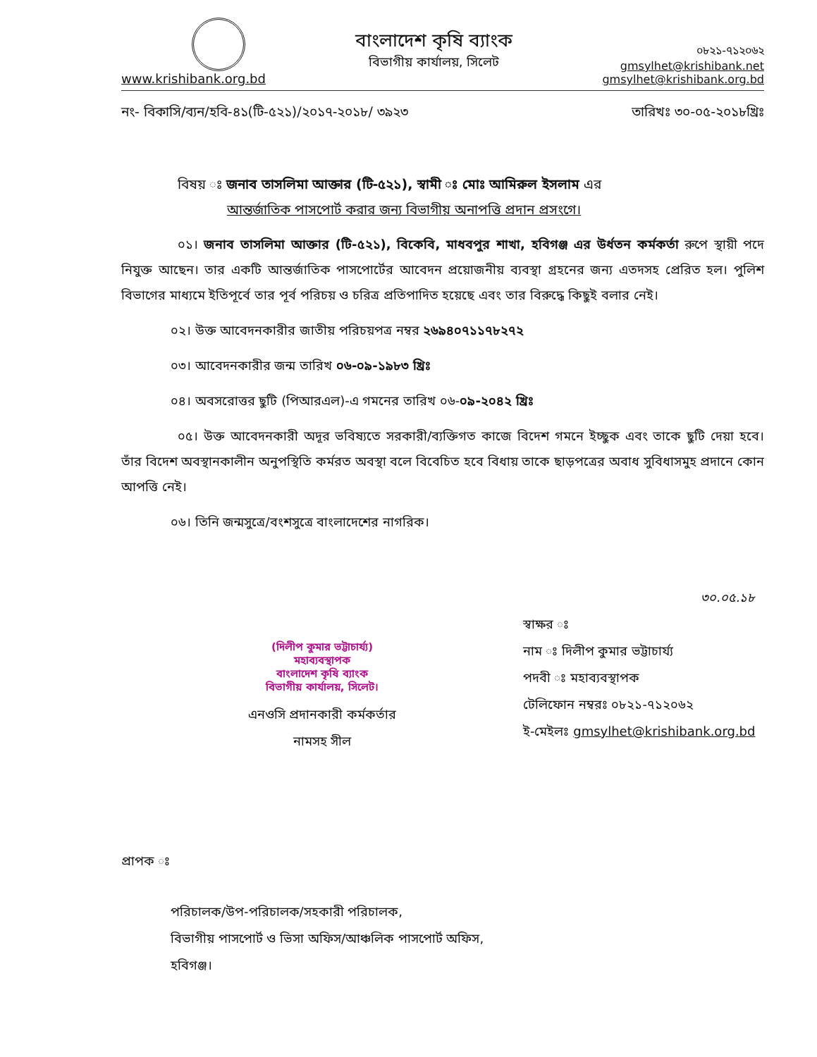www.krishibank.org.bd
বাংলাদেশ কৃষি ব্যাংক
বিভাগীয় কার্যালয়, সিলেট
০৮২১-৭১২০৬২
gmsylhet@krishibank.net
gmsylhet@krishibank.org.bd
নং- বিকাসি/ব্যন/হবি-৪১(টি-৫২১)/২০১৭-২০১৮/ ৩৯২৩ তারিখঃ ৩০-০৫-২০১৮খ্রিঃ
বিষয় ঃ জনাব তাসলিমা আক্তার (টি-৫২১), স্বামী ঃ মোঃ আমিরুল ইসলাম এর
আন্তর্জাতিক পাসপোর্ট করার জন্য বিভাগীয় অনাপত্তি প্রদান প্রসংগে।
০১। জনাব তাসলিমা আক্তার (টি-৫২১), বিকেবি, মাধবপুর শাখা, হবিগঞ্জ এর উর্ধতন কর্মকর্তা রুপে স্থায়ী পদে নিযুক্ত আছেন। তার একটি আন্তর্জাতিক পাসপোর্টের আবেদন প্রয়োজনীয় ব্যবস্থা গ্রহনের জন্য এতদসহ প্রেরিত হল। পুলিশ বিভাগের মাধ্যমে ইতিপূর্বে তার পূর্ব পরিচয় ও চরিত্র প্রতিপাদিত হয়েছে এবং তার বিরুদ্ধে কিছুই বলার নেই।
০২। উক্ত আবেদনকারীর জাতীয় পরিচয়পত্র নম্বর ২৬৯৪০৭১১৭৮২৭২
০৩। আবেদনকারীর জন্ম তারিখ ০৬-০৯-১৯৮৩ খ্রিঃ
০৪। অবসরোত্তর ছুটি (পিআরএল)-এ গমনের তারিখ ০৬-০৯-২০৪২ খ্রিঃ
০৫। উক্ত আবেদনকারী অদূর ভবিষ্যতে সরকারী/ব্যক্তিগত কাজে বিদেশ গমনে ইচ্ছুক এবং তাকে ছুটি দেয়া হবে। তাঁর বিদেশ অবস্থানকালীন অনুপস্থিতি কর্মরত অবস্থা বলে বিবেচিত হবে বিধায় তাকে ছাড়পত্রের অবাধ সুবিধাসমুহ প্রদানে কোন আপত্তি নেই।
০৬। তিনি জন্মসুত্রে/বংশসুত্রে বাংলাদেশের নাগরিক।
(দিলীপ কুমার ভট্টাচার্য্য)
মহাব্যবস্থাপক
বাংলাদেশ কৃষি ব্যাংক
বিভাগীয় কার্যালয়, সিলেট।
এনওসি প্রদানকারী কর্মকর্তার
নামসহ সীল
৩০.০৫.১৮
স্বাক্ষর ঃ
নাম ঃ দিলীপ কুমার ভট্টাচার্য্য
পদবী ঃ মহাব্যবস্থাপক
টেলিফোন নম্বরঃ ০৮২১-৭১২০৬২
ই-মেইলঃ gmsylhet@krishibank.org.bd
প্রাপক ঃ
পরিচালক/উপ-পরিচালক/সহকারী পরিচালক,
বিভাগীয় পাসপোর্ট ও ভিসা অফিস/আঞ্চলিক পাসপোর্ট অফিস,
হবিগঞ্জ।